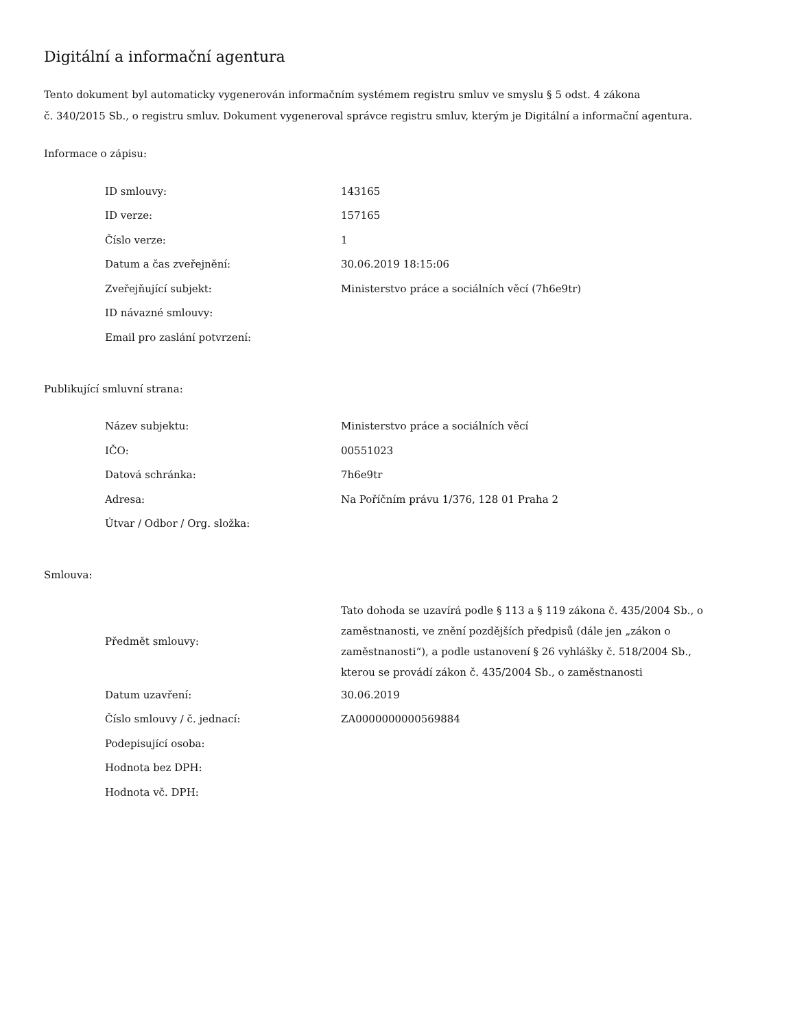Digitální a informační agentura
Tento dokument byl automaticky vygenerován informačním systémem registru smluv ve smyslu § 5 odst. 4 zákona
č. 340/2015 Sb., o registru smluv. Dokument vygeneroval správce registru smluv, kterým je Digitální a informační agentura.
Informace o zápisu:
| ID smlouvy: | 143165 |
| ID verze: | 157165 |
| Číslo verze: | 1 |
| Datum a čas zveřejnění: | 30.06.2019 18:15:06 |
| Zveřejňující subjekt: | Ministerstvo práce a sociálních věcí (7h6e9tr) |
| ID návazné smlouvy: | |
| Email pro zaslání potvrzení: | |
Publikující smluvní strana:
| Název subjektu: | Ministerstvo práce a sociálních věcí |
| IČO: | 00551023 |
| Datová schránka: | 7h6e9tr |
| Adresa: | Na Poříčním právu 1/376, 128 01 Praha 2 |
| Útvar / Odbor / Org. složka: | |
Smlouva:
| Předmět smlouvy: | Tato dohoda se uzavírá podle § 113 a § 119 zákona č. 435/2004 Sb., o zaměstnanosti, ve znění pozdějších předpisů (dále jen „zákon o zaměstnanosti“), a podle ustanovení § 26 vyhlášky č. 518/2004 Sb., kterou se provádí zákon č. 435/2004 Sb., o zaměstnanosti |
| Datum uzavření: | 30.06.2019 |
| Číslo smlouvy / č. jednací: | ZA0000000000569884 |
| Podepisující osoba: | |
| Hodnota bez DPH: | |
| Hodnota vč. DPH: | |